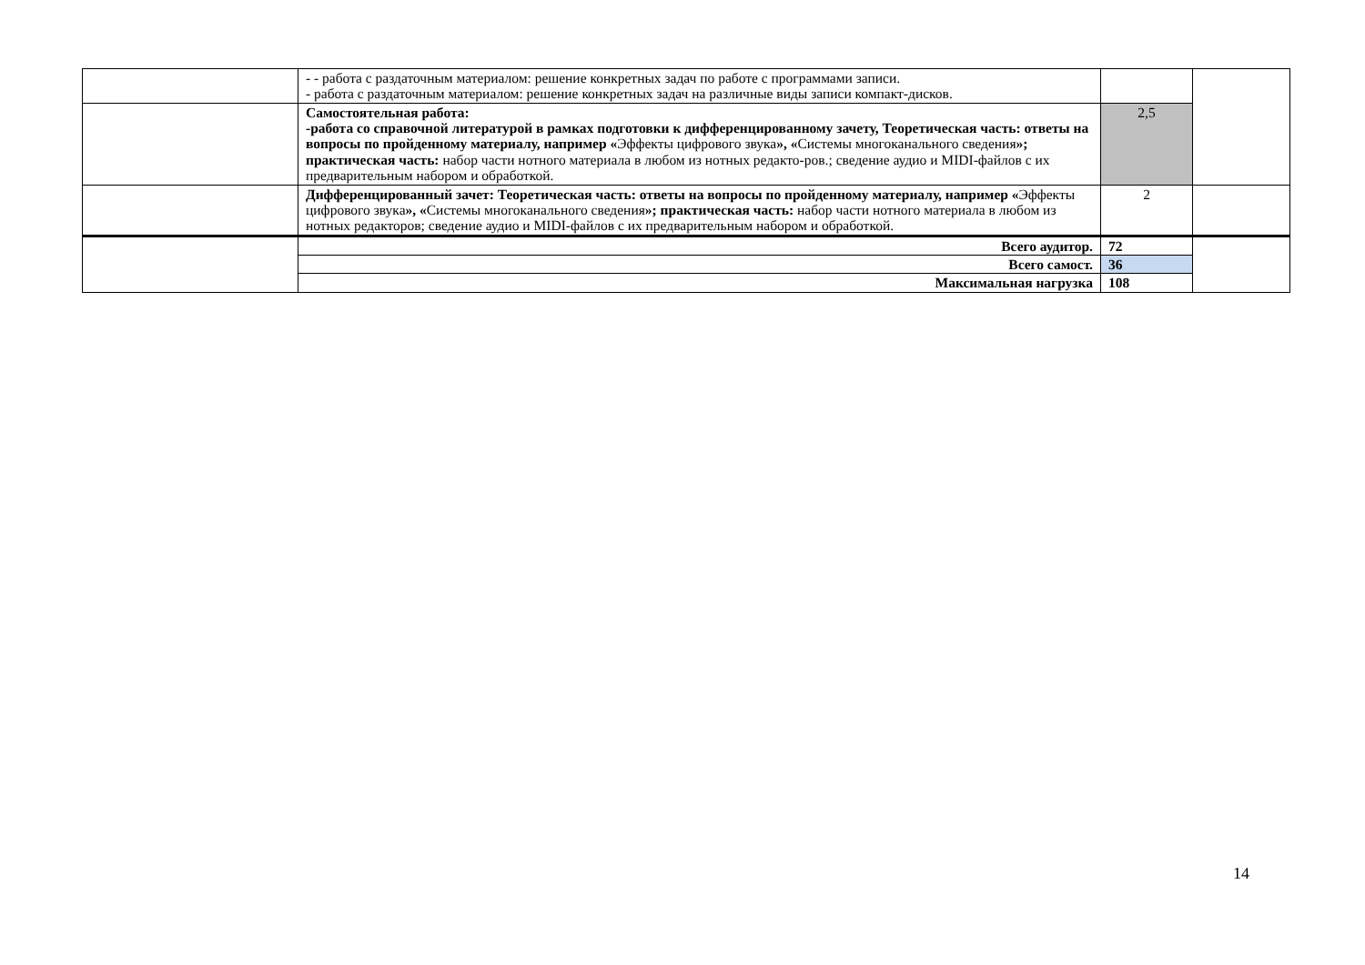| | - - работа с раздаточным материалом: решение конкретных задач по работе с программами записи. - работа с раздаточным материалом: решение конкретных задач на различные виды записи компакт-дисков. | | |
| | Самостоятельная работа: -работа со справочной литературой в рамках подготовки к дифференцированному зачету, Теоретическая часть: ответы на вопросы по пройденному материалу, например « Эффекты цифрового звука », « Системы многоканального сведения »; практическая часть: набор части нотного материала в любом из нотных редакто-ров.; сведение аудио и MIDI-файлов с их предварительным набором и обработкой. | 2,5 | |
| | Дифференцированный зачет: Теоретическая часть: ответы на вопросы по пройденному материалу, например « Эффекты цифрового звука », « Системы многоканального сведения »; практическая часть: набор части нотного материала в любом из нотных редакторов; сведение аудио и MIDI-файлов с их предварительным набором и обработкой. | 2 | |
| | Всего аудитор. | 72 | |
| | Всего самост. | 36 | |
| | Максимальная нагрузка | 108 | |
14